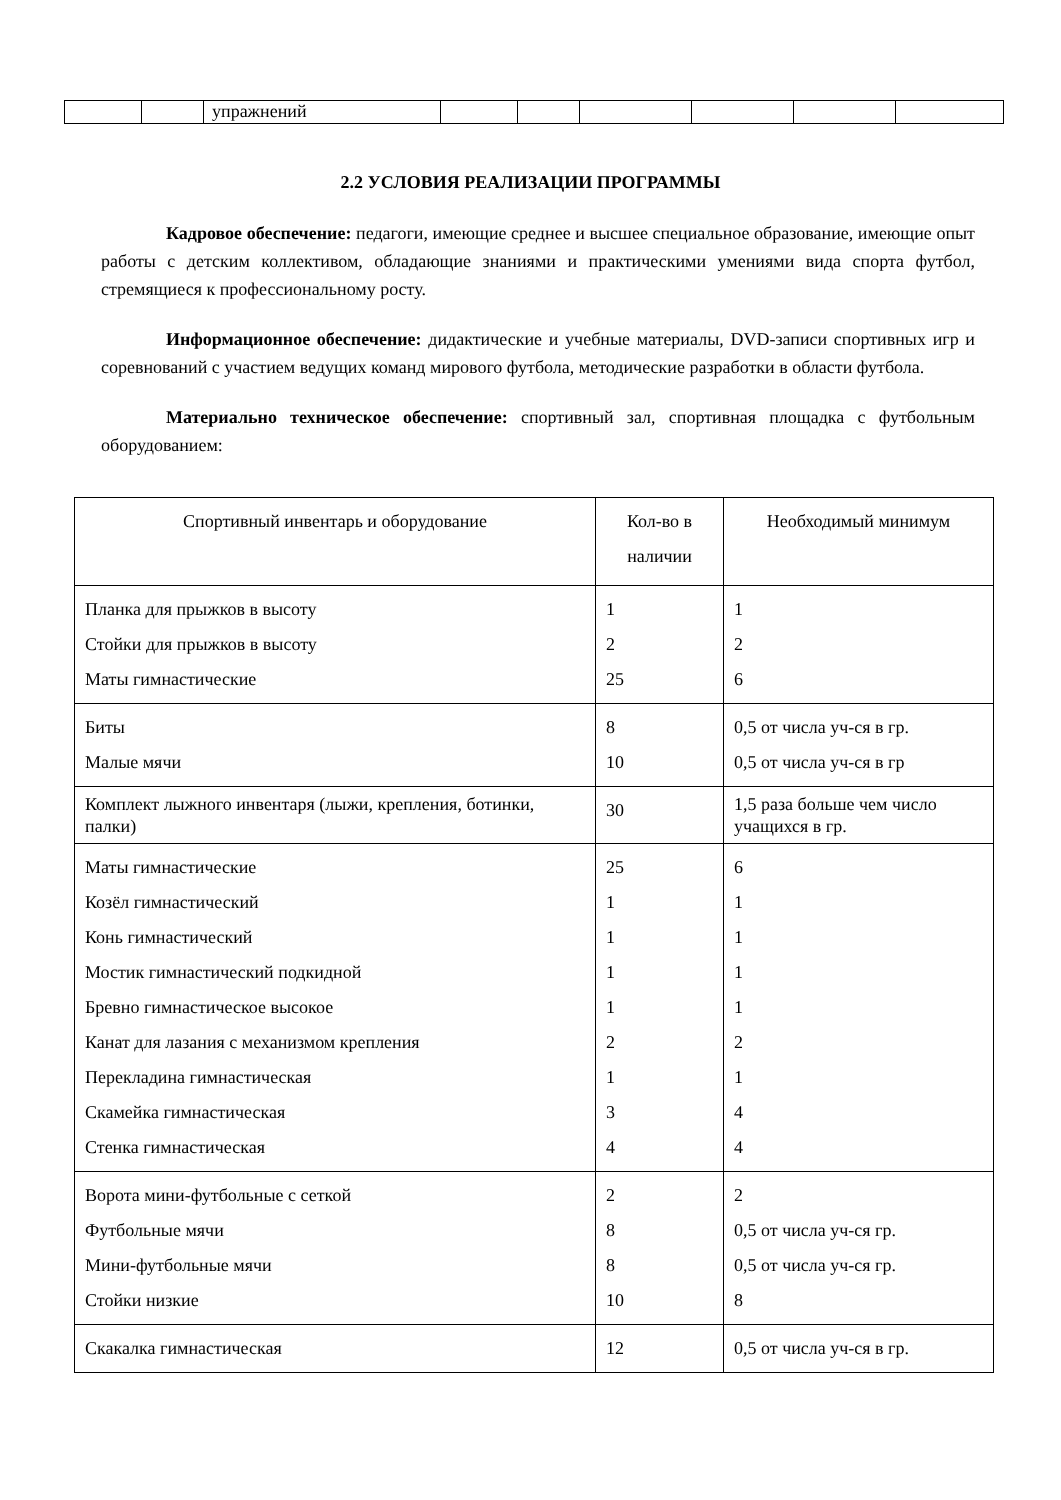| | | упражнений | | | | | | |
2.2 УСЛОВИЯ РЕАЛИЗАЦИИ ПРОГРАММЫ
Кадровое обеспечение: педагоги, имеющие среднее и высшее специальное образование, имеющие опыт работы с детским коллективом, обладающие знаниями и практическими умениями вида спорта футбол, стремящиеся к профессиональному росту.
Информационное обеспечение: дидактические и учебные материалы, DVD-записи спортивных игр и соревнований с участием ведущих команд мирового футбола, методические разработки в области футбола.
Материально техническое обеспечение: спортивный зал, спортивная площадка с футбольным оборудованием:
| Спортивный инвентарь и оборудование | Кол-во в наличии | Необходимый минимум |
| --- | --- | --- |
| Планка для прыжков в высоту Стойки для прыжков в высоту Маты гимнастические | 1 2 25 | 1 2 6 |
| Биты Малые мячи | 8 10 | 0,5 от числа уч-ся в гр. 0,5 от числа уч-ся в гр |
| Комплект лыжного инвентаря (лыжи, крепления, ботинки, палки) | 30 | 1,5 раза больше чем число учащихся в гр. |
| Маты гимнастические Козёл гимнастический Конь гимнастический Мостик гимнастический подкидной Бревно гимнастическое высокое Канат для лазания с механизмом крепления Перекладина гимнастическая Скамейка гимнастическая Стенка гимнастическая | 25 1 1 1 1 2 1 3 4 | 6 1 1 1 1 2 1 4 4 |
| Ворота мини-футбольные с сеткой Футбольные мячи Мини-футбольные мячи Стойки низкие | 2 8 8 10 | 2 0,5 от числа уч-ся гр. 0,5 от числа уч-ся гр. 8 |
| Скакалка гимнастическая | 12 | 0,5 от числа уч-ся в гр. |